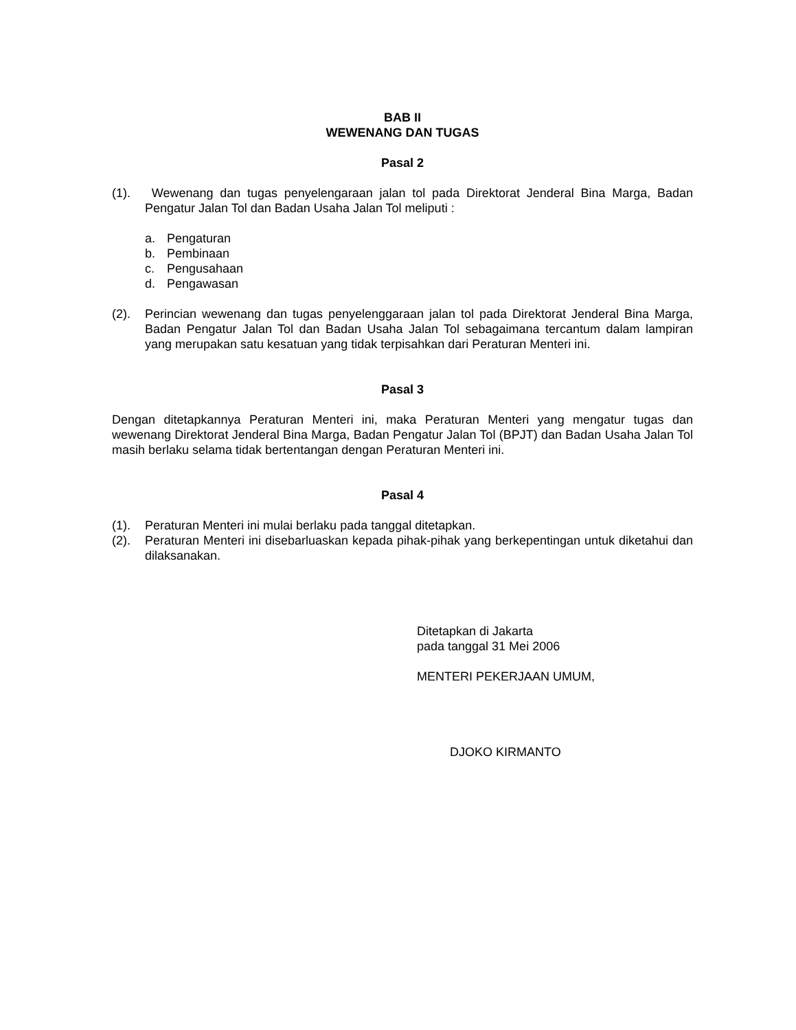BAB II
WEWENANG DAN TUGAS
Pasal 2
(1). Wewenang dan tugas penyelengaraan jalan tol pada Direktorat Jenderal Bina Marga, Badan Pengatur Jalan Tol dan Badan Usaha Jalan Tol meliputi :
a. Pengaturan
b. Pembinaan
c. Pengusahaan
d. Pengawasan
(2). Perincian wewenang dan tugas penyelenggaraan jalan tol pada Direktorat Jenderal Bina Marga, Badan Pengatur Jalan Tol dan Badan Usaha Jalan Tol sebagaimana tercantum dalam lampiran yang merupakan satu kesatuan yang tidak terpisahkan dari Peraturan Menteri ini.
Pasal 3
Dengan ditetapkannya Peraturan Menteri ini, maka Peraturan Menteri yang mengatur tugas dan wewenang Direktorat Jenderal Bina Marga, Badan Pengatur Jalan Tol (BPJT) dan Badan Usaha Jalan Tol masih berlaku selama tidak bertentangan dengan Peraturan Menteri ini.
Pasal 4
(1). Peraturan Menteri ini mulai berlaku pada tanggal ditetapkan.
(2). Peraturan Menteri ini disebarluaskan kepada pihak-pihak yang berkepentingan untuk diketahui dan dilaksanakan.
Ditetapkan di Jakarta
pada tanggal 31 Mei 2006
MENTERI PEKERJAAN UMUM,
DJOKO KIRMANTO